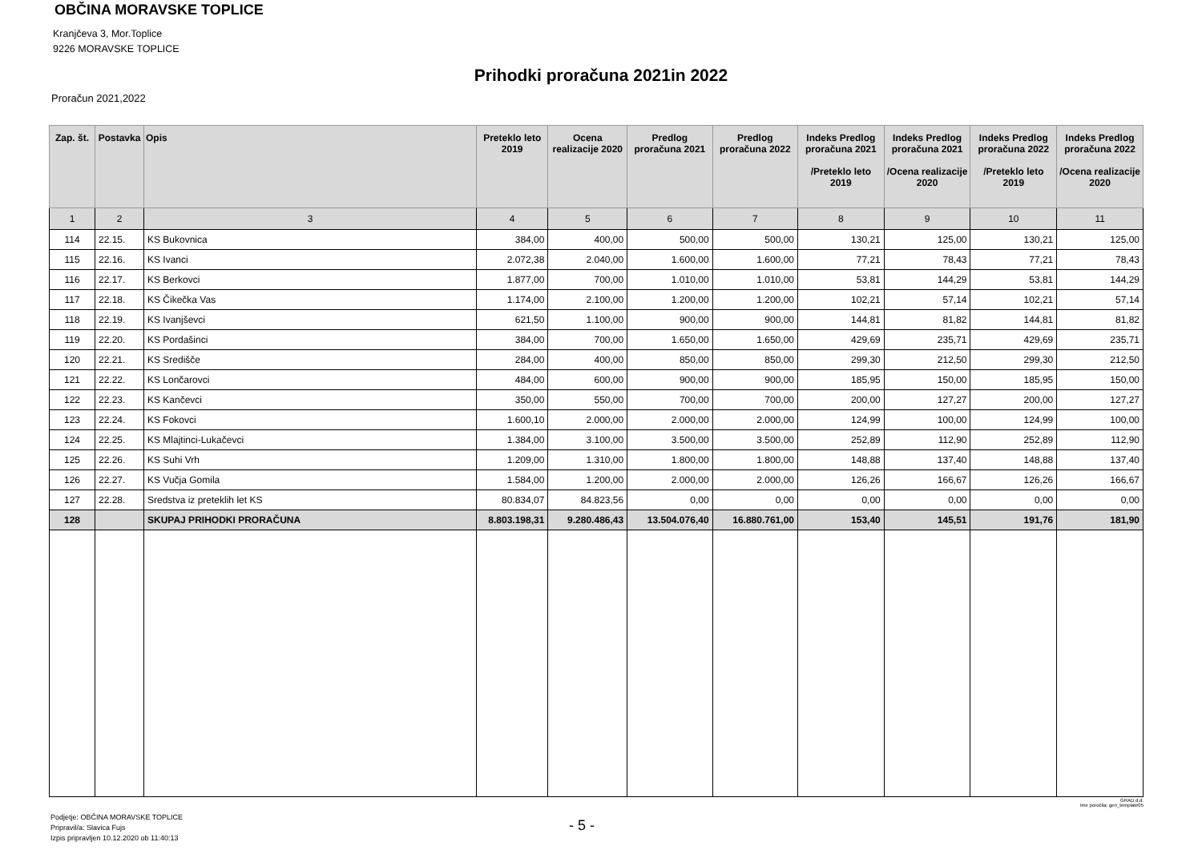OBČINA MORAVSKE TOPLICE
Kranjčeva 3, Mor.Toplice
9226 MORAVSKE TOPLICE
Prihodki proračuna 2021in 2022
Proračun 2021,2022
| Zap. št. | Postavka | Opis | Preteklo leto 2019 | Ocena realizacije 2020 | Predlog proračuna 2021 | Predlog proračuna 2022 | Indeks Predlog proračuna 2021 /Preteklo leto 2019 | Indeks Predlog proračuna 2021 /Ocena realizacije 2020 | Indeks Predlog proračuna 2022 /Preteklo leto 2019 | Indeks Predlog proračuna 2022 /Ocena realizacije 2020 |
| --- | --- | --- | --- | --- | --- | --- | --- | --- | --- | --- |
| 1 | 2 | 3 | 4 | 5 | 6 | 7 | 8 | 9 | 10 | 11 |
| 114 | 22.15. | KS Bukovnica | 384,00 | 400,00 | 500,00 | 500,00 | 130,21 | 125,00 | 130,21 | 125,00 |
| 115 | 22.16. | KS Ivanci | 2.072,38 | 2.040,00 | 1.600,00 | 1.600,00 | 77,21 | 78,43 | 77,21 | 78,43 |
| 116 | 22.17. | KS Berkovci | 1.877,00 | 700,00 | 1.010,00 | 1.010,00 | 53,81 | 144,29 | 53,81 | 144,29 |
| 117 | 22.18. | KS Čikečka Vas | 1.174,00 | 2.100,00 | 1.200,00 | 1.200,00 | 102,21 | 57,14 | 102,21 | 57,14 |
| 118 | 22.19. | KS Ivanjševci | 621,50 | 1.100,00 | 900,00 | 900,00 | 144,81 | 81,82 | 144,81 | 81,82 |
| 119 | 22.20. | KS Pordašinci | 384,00 | 700,00 | 1.650,00 | 1.650,00 | 429,69 | 235,71 | 429,69 | 235,71 |
| 120 | 22.21. | KS Središče | 284,00 | 400,00 | 850,00 | 850,00 | 299,30 | 212,50 | 299,30 | 212,50 |
| 121 | 22.22. | KS Lončarovci | 484,00 | 600,00 | 900,00 | 900,00 | 185,95 | 150,00 | 185,95 | 150,00 |
| 122 | 22.23. | KS Kančevci | 350,00 | 550,00 | 700,00 | 700,00 | 200,00 | 127,27 | 200,00 | 127,27 |
| 123 | 22.24. | KS Fokovci | 1.600,10 | 2.000,00 | 2.000,00 | 2.000,00 | 124,99 | 100,00 | 124,99 | 100,00 |
| 124 | 22.25. | KS Mlajtinci-Lukačevci | 1.384,00 | 3.100,00 | 3.500,00 | 3.500,00 | 252,89 | 112,90 | 252,89 | 112,90 |
| 125 | 22.26. | KS Suhi Vrh | 1.209,00 | 1.310,00 | 1.800,00 | 1.800,00 | 148,88 | 137,40 | 148,88 | 137,40 |
| 126 | 22.27. | KS Vučja Gomila | 1.584,00 | 1.200,00 | 2.000,00 | 2.000,00 | 126,26 | 166,67 | 126,26 | 166,67 |
| 127 | 22.28. | Sredstva iz preteklih let KS | 80.834,07 | 84.823,56 | 0,00 | 0,00 | 0,00 | 0,00 | 0,00 | 0,00 |
| 128 | | SKUPAJ PRIHODKI PRORAČUNA | 8.803.198,31 | 9.280.486,43 | 13.504.076,40 | 16.880.761,00 | 153,40 | 145,51 | 191,76 | 181,90 |
GRAD d.d.
Ime poročila: gen_template05
Podjetje: OBČINA MORAVSKE TOPLICE
Pripravil/a: Slavica Fujs
Izpis pripravljen 10.12.2020 ob 11:40:13
- 5 -